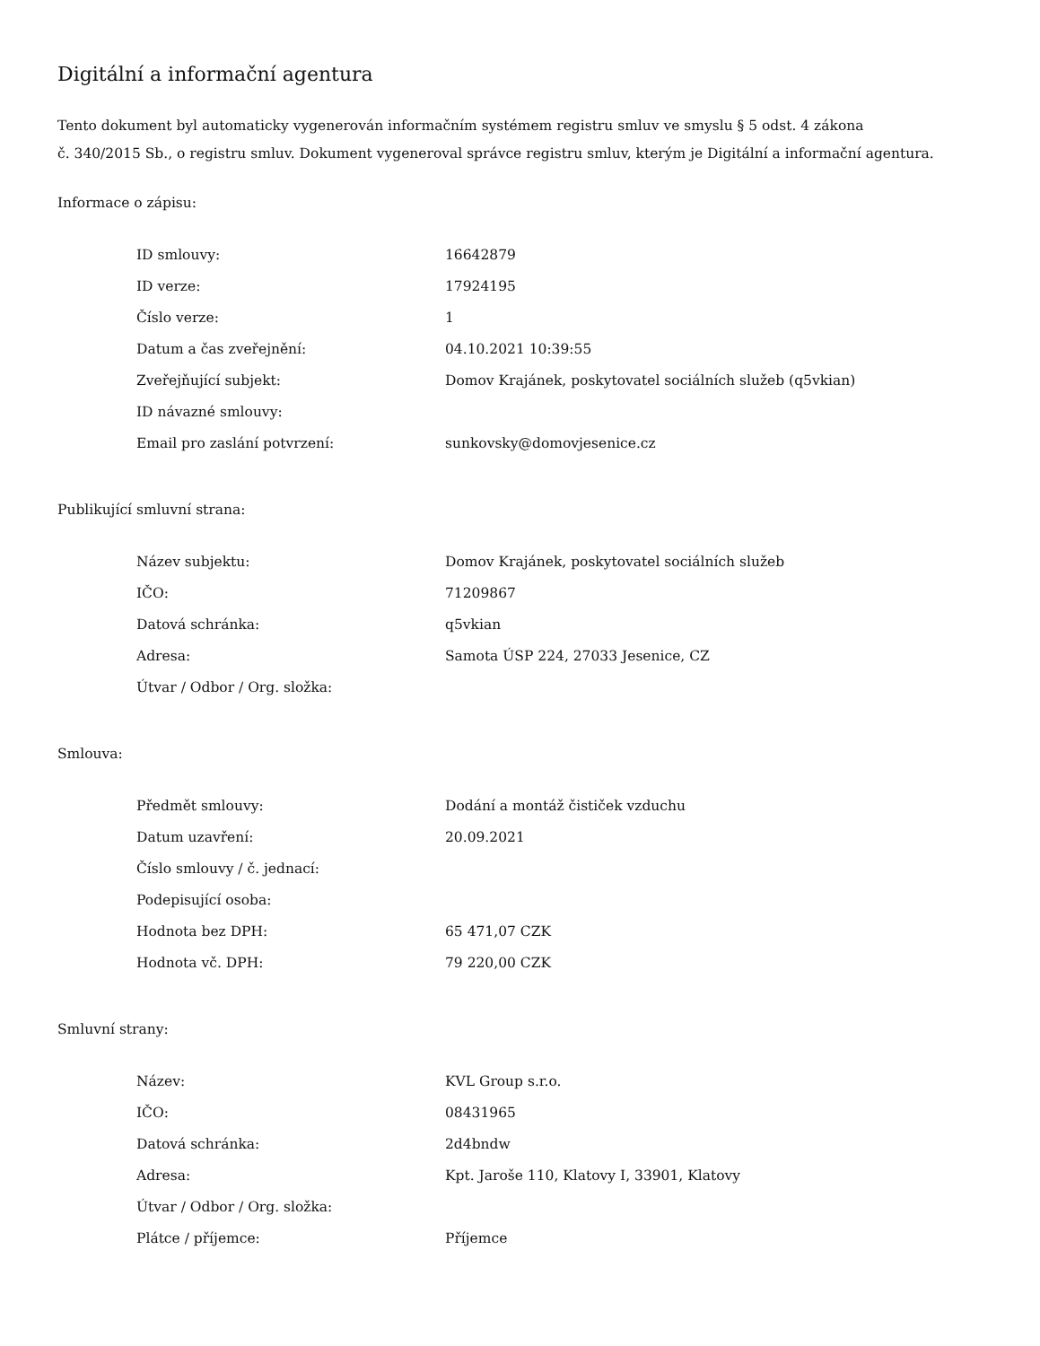Digitální a informační agentura
Tento dokument byl automaticky vygenerován informačním systémem registru smluv ve smyslu § 5 odst. 4 zákona
č. 340/2015 Sb., o registru smluv. Dokument vygeneroval správce registru smluv, kterým je Digitální a informační agentura.
Informace o zápisu:
| ID smlouvy: | 16642879 |
| ID verze: | 17924195 |
| Číslo verze: | 1 |
| Datum a čas zveřejnění: | 04.10.2021 10:39:55 |
| Zveřejňující subjekt: | Domov Krajánek, poskytovatel sociálních služeb (q5vkian) |
| ID návazné smlouvy: | |
| Email pro zaslání potvrzení: | sunkovsky@domovjesenice.cz |
Publikující smluvní strana:
| Název subjektu: | Domov Krajánek, poskytovatel sociálních služeb |
| IČO: | 71209867 |
| Datová schránka: | q5vkian |
| Adresa: | Samota ÚSP 224, 27033 Jesenice, CZ |
| Útvar / Odbor / Org. složka: | |
Smlouva:
| Předmět smlouvy: | Dodání a montáž čističek vzduchu |
| Datum uzavření: | 20.09.2021 |
| Číslo smlouvy / č. jednací: | |
| Podepisující osoba: | |
| Hodnota bez DPH: | 65 471,07 CZK |
| Hodnota vč. DPH: | 79 220,00 CZK |
Smluvní strany:
| Název: | KVL Group s.r.o. |
| IČO: | 08431965 |
| Datová schránka: | 2d4bndw |
| Adresa: | Kpt. Jaroše 110, Klatovy I, 33901, Klatovy |
| Útvar / Odbor / Org. složka: | |
| Plátce / příjemce: | Příjemce |